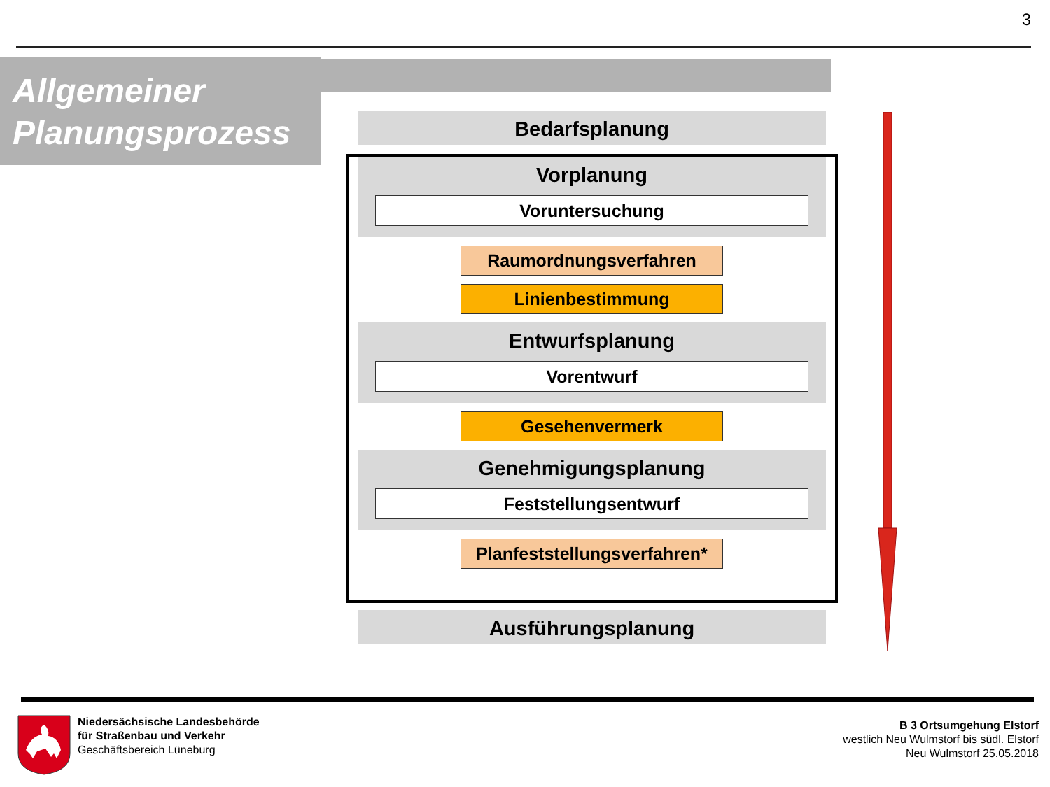3
Allgemeiner
Planungsprozess
Bedarfsplanung
Vorplanung
Voruntersuchung
Raumordnungsverfahren
Linienbestimmung
Entwurfsplanung
Vorentwurf
Gesehenvermerk
Genehmigungsplanung
Feststellungsentwurf
Planfeststellungsverfahren*
Ausführungsplanung
Niedersächsische Landesbehörde
für Straßenbau und Verkehr
Geschäftsbereich Lüneburg
B 3 Ortsumgehung Elstorf
westlich Neu Wulmstorf bis südl. Elstorf
Neu Wulmstorf 25.05.2018